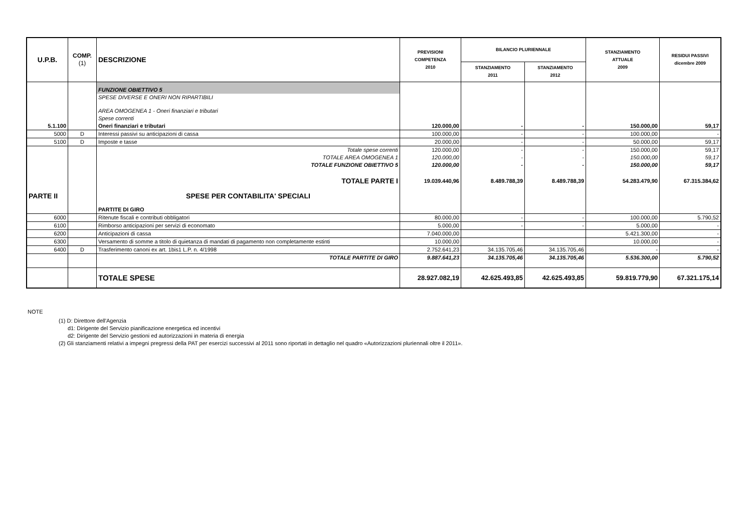| U.P.B. | COMP. (1) | DESCRIZIONE | PREVISIONI COMPETENZA 2010 | BILANCIO PLURIENNALE | | STANZIAMENTO ATTUALE 2009 | RESIDUI PASSIVI dicembre 2009 |
| --- | --- | --- | --- | --- | --- | --- | --- |
| | | | | STANZIAMENTO 2011 | STANZIAMENTO 2012 | | |
| | | FUNZIONE OBIETTIVO 5 | | | | | |
| | | SPESE DIVERSE E ONERI NON RIPARTIBILI | | | | | |
| | | AREA OMOGENEA 1 - Oneri finanziari e tributari | | | | | |
| | | Spese correnti | | | | | |
| 5.1.100 | | Oneri finanziari e tributari | 120.000,00 | - | - | 150.000,00 | 59,17 |
| 5000 | D | Interessi passivi su anticipazioni di cassa | 100.000,00 | - | - | 100.000,00 | - |
| 5100 | D | Imposte e tasse | 20.000,00 | - | - | 50.000,00 | 59,17 |
| | | Totale spese correnti | 120.000,00 | - | - | 150.000,00 | 59,17 |
| | | TOTALE AREA OMOGENEA 1 | 120.000,00 | - | - | 150.000,00 | 59,17 |
| | | TOTALE FUNZIONE OBIETTIVO 5 | 120.000,00 | - | - | 150.000,00 | 59,17 |
| | | TOTALE PARTE I | 19.039.440,96 | 8.489.788,39 | 8.489.788,39 | 54.283.479,90 | 67.315.384,62 |
| PARTE II | | SPESE PER CONTABILITA' SPECIALI | | | | | |
| | | PARTITE DI GIRO | | | | | |
| 6000 | | Ritenute fiscali e contributi obbligatori | 80.000,00 | - | - | 100.000,00 | 5.790,52 |
| 6100 | | Rimborso anticipazioni per servizi di economato | 5.000,00 | - | - | 5.000,00 | - |
| 6200 | | Anticipazioni di cassa | 7.040.000,00 | | | 5.421.300,00 | - |
| 6300 | | Versamento di somme a titolo di quietanza di mandati di pagamento non completamente estinti | 10.000,00 | | | 10.000,00 | - |
| 6400 | D | Trasferimento canoni ex art. 1bis1 L.P. n. 4/1998 | 2.752.641,23 | 34.135.705,46 | 34.135.705,46 | - | - |
| | | TOTALE PARTITE DI GIRO | 9.887.641,23 | 34.135.705,46 | 34.135.705,46 | 5.536.300,00 | 5.790,52 |
| | | TOTALE SPESE | 28.927.082,19 | 42.625.493,85 | 42.625.493,85 | 59.819.779,90 | 67.321.175,14 |
NOTE
(1) D: Direttore dell'Agenzia
d1: Dirigente del Servizio pianificazione energetica ed incentivi
d2: Dirigente del Servizio gestioni ed autorizzazioni in materia di energia
(2) Gli stanziamenti relativi a impegni pregressi della PAT per esercizi successivi al 2011 sono riportati in dettaglio nel quadro «Autorizzazioni pluriennali oltre il 2011».